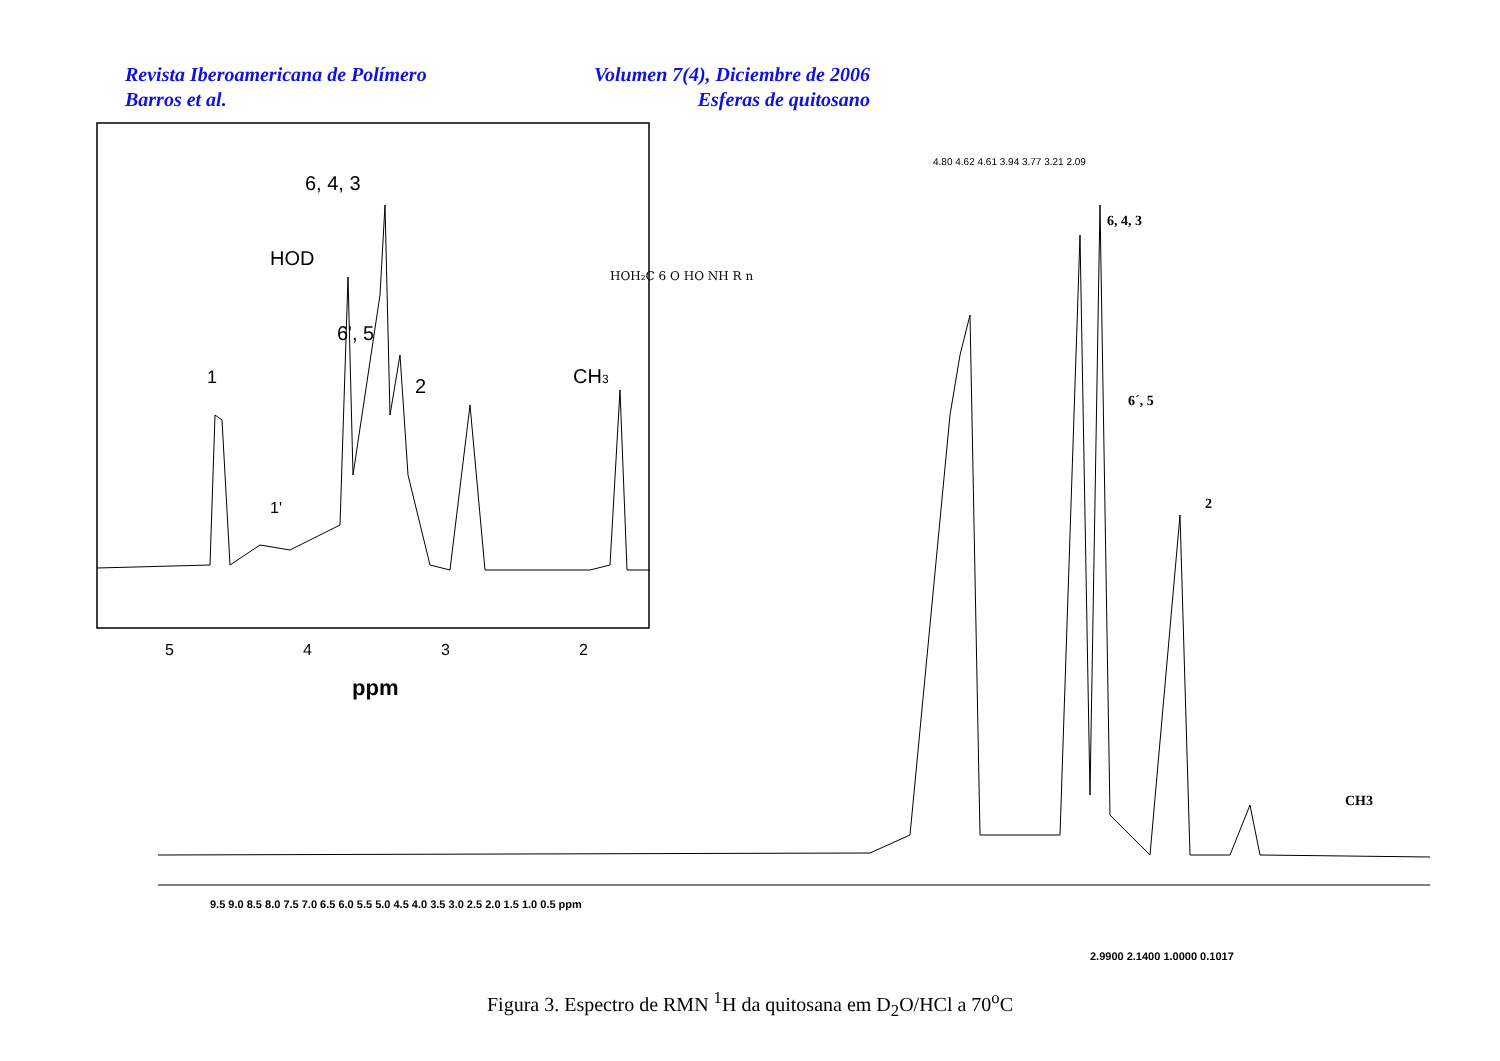Revista Iberoamericana de Polímero Volumen 7(4), Diciembre de 2006
Barros et al. Esferas de quitosano
1
1'
HOD
6, 4, 3
6', 5
2
CH3
HOH₂C 6 O HO NH R n
5
4
3
2
ppm
4.80 4.62 4.61 3.94 3.77 3.21 2.09
6, 4, 3
6´, 5
2
CH3
9.5 9.0 8.5 8.0 7.5 7.0 6.5 6.0 5.5 5.0 4.5 4.0 3.5 3.0 2.5 2.0 1.5 1.0 0.5 ppm
2.9900 2.1400 1.0000 0.1017
Figura 3. Espectro de RMN <sup>1</sup>H da quitosana em D<sub>2</sub>O/HCl a 70<sup>o</sup>C